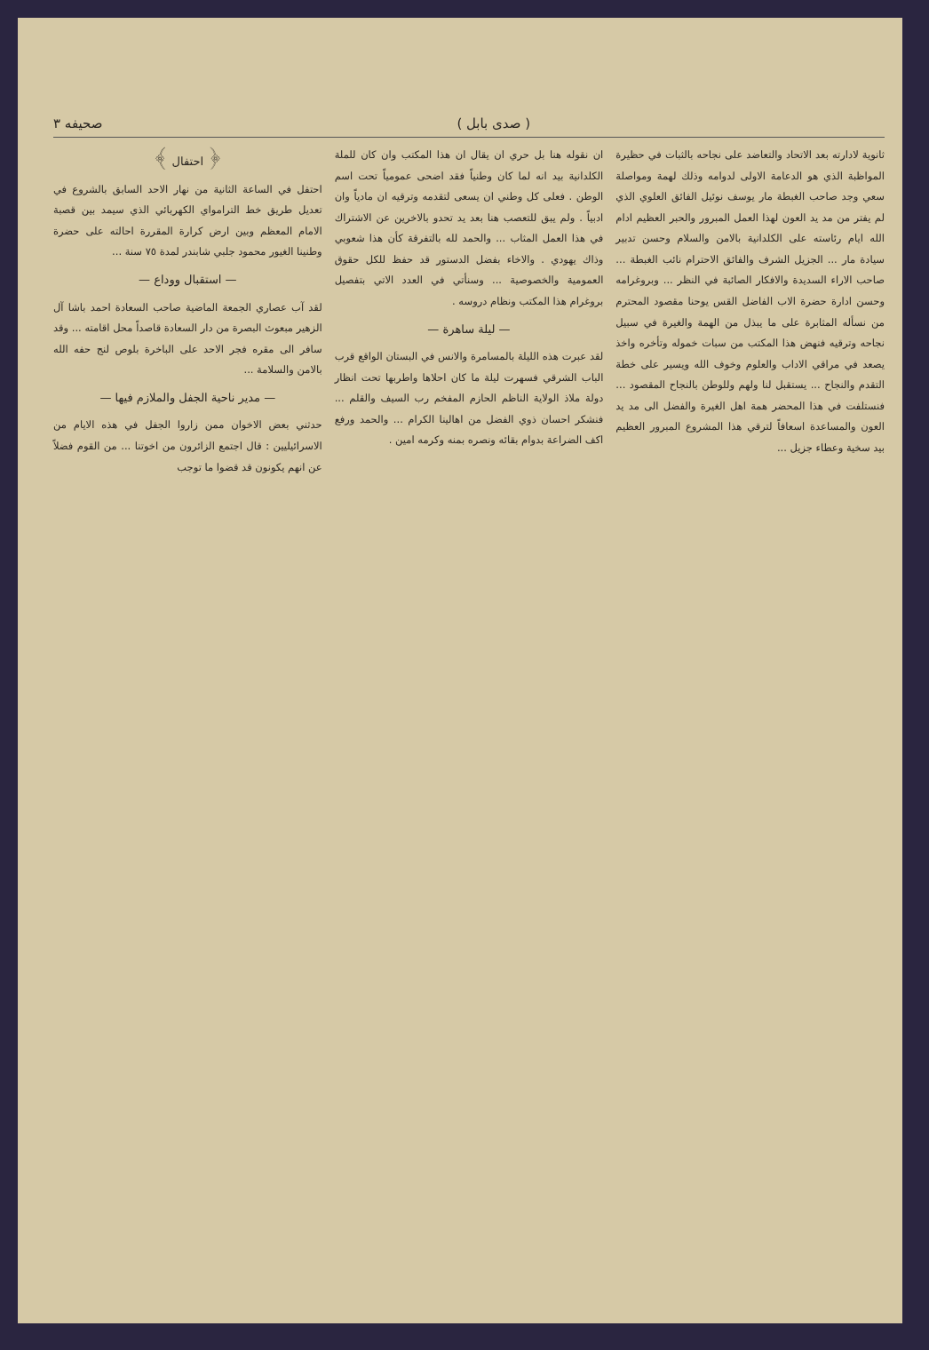( صدى بابل ) صحيفه ٣
ثانوية لادارته بعد الاتحاد والتعاضد على نجاحه بالثبات في حظيرة المواظبة الذي هو الدعامة الاولى لدوامه وذلك لهمة ومواصلة سعي وجد صاحب الغبطة مار يوسف نوئيل الفائق العلوي الذي لم يفتر من مد يد العون لهذا العمل المبرور والحبر العظيم ادام الله ايام رئاسته على الكلدانية بالامن والسلام وحسن تدبير سيادة مار ... الجزيل الشرف والفائق الاحترام نائب الغبطة ... صاحب الاراء السديدة والافكار الصائبة في النظر ... وبروغرامه وحسن ادارة حضرة الاب الفاضل القس يوحنا مقصود المحترم من نسأله المثابرة على ما يبذل من الهمة والغيرة في سبيل نجاحه وترقيه فنهض هذا المكتب من سبات خموله وتأخره واخذ يصعد في مراقي الاداب والعلوم وخوف الله ويسير على خطة التقدم والنجاح ... يستقبل لنا ولهم وللوطن بالنجاح المقصود ... فنستلفت في هذا المحضر همة اهل الغيرة والفضل الى مد يد العون والمساعدة اسعافاً لترقي هذا المشروع المبرور العظيم بيد سخية وعطاء جزيل ...
ان نقوله هنا بل حري ان يقال ان هذا المكتب وان كان للملة الكلدانية بيد انه لما كان وطنياً فقد اضحى عمومياً تحت اسم الوطن . فعلى كل وطني ان يسعى لتقدمه وترقيه ان مادياً وان ادبياً . ولم يبق للتعصب هنا بعد يد تحدو بالاخرين عن الاشتراك في هذا العمل المثاب ... والحمد لله بالتفرقة كأن هذا شعوبي وذاك يهودي . والاخاء بفضل الدستور قد حفظ للكل حقوق العمومية والخصوصية ... وسنأتي في العدد الاتي بتفصيل بروغرام هذا المكتب ونظام دروسه .
— ليلة ساهرة —
لقد عبرت هذه الليلة بالمسامرة والانس في البستان الواقع قرب الباب الشرقي فسهرت ليلة ما كان احلاها واطربها تحت انظار دولة ملاذ الولاية الناظم الحازم المفخم رب السيف والقلم ... فنشكر احسان ذوي الفضل من اهالينا الكرام ... والحمد ورفع اكف الضراعة بدوام بقائه ونصره بمنه وكرمه امين .
﴿ احتفال ﴾
احتفل في الساعة الثانية من نهار الاحد السابق بالشروع في تعديل طريق خط الترامواي الكهربائي الذي سيمد بين قصبة الامام المعظم وبين ارض كرارة المقررة احالته على حضرة وطنينا الغيور محمود جلبي شابندر لمدة ٧٥ سنة ...
— استقبال ووداع —
لقد آب عصاري الجمعة الماضية صاحب السعادة احمد باشا آل الزهير مبعوث البصرة من دار السعادة قاصداً محل اقامته ... وقد سافر الى مقره فجر الاحد على الباخرة بلوص لنج حفه الله بالامن والسلامة ...
— مدير ناحية الجفل والملازم فيها —
حدثني بعض الاخوان ممن زاروا الجفل في هذه الايام من الاسرائيليين : قال اجتمع الزائرون من اخوتنا ... من القوم فضلاً عن انهم يكونون قد قضوا ما توجب